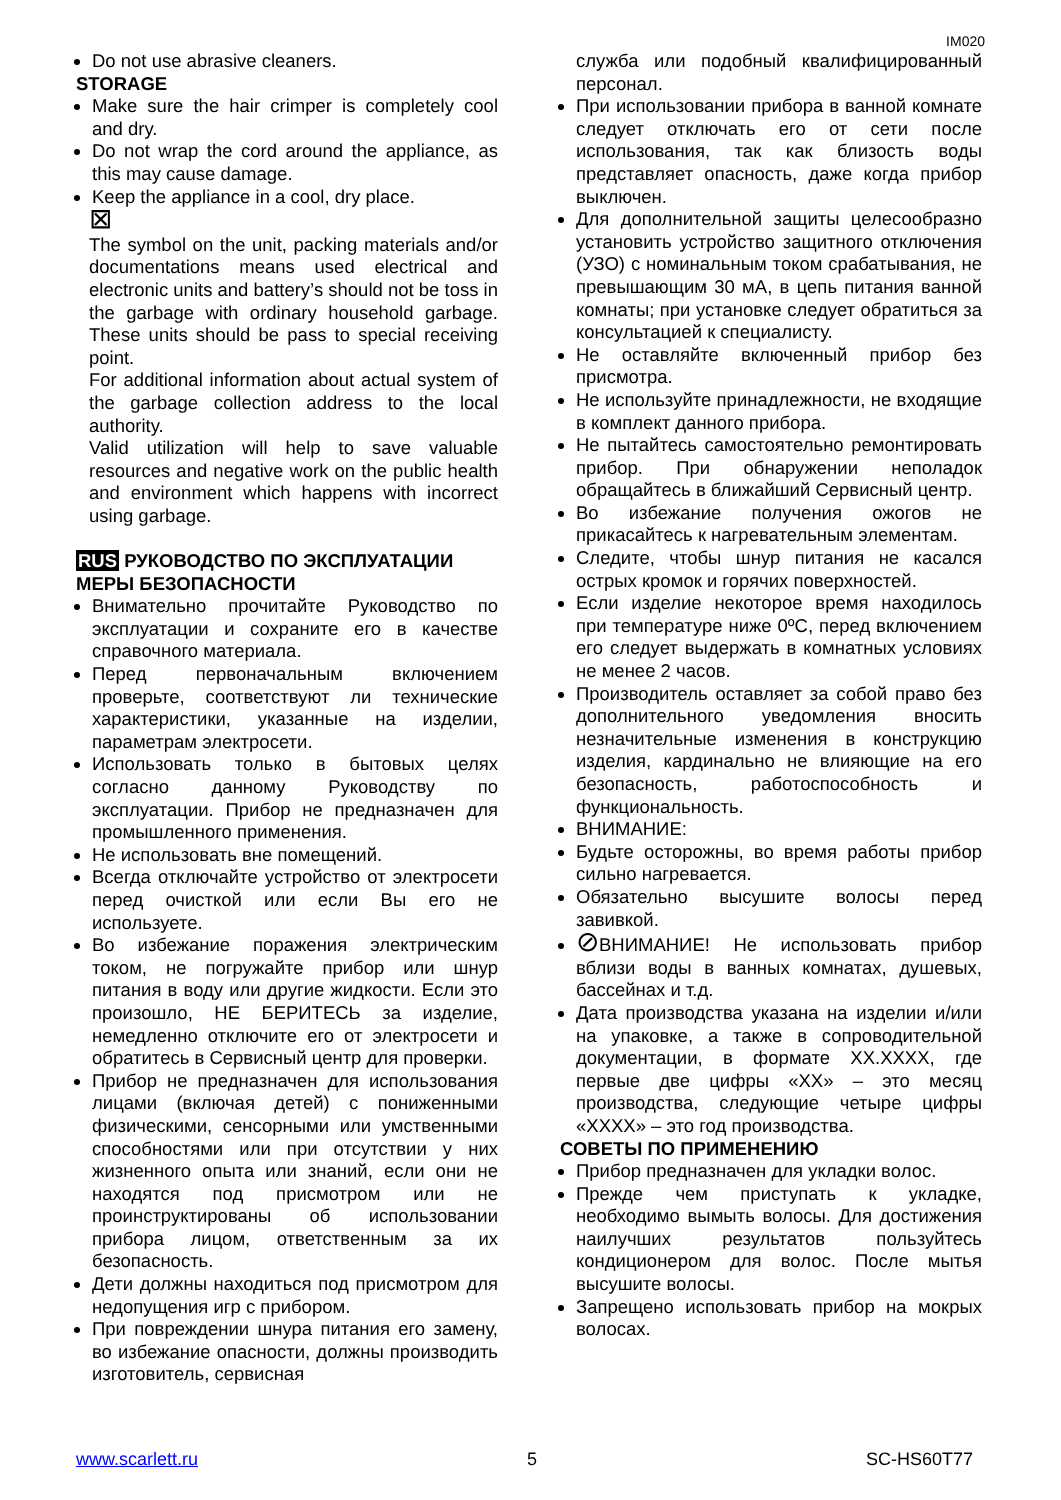IM020
Do not use abrasive cleaners.
STORAGE
Make sure the hair crimper is completely cool and dry.
Do not wrap the cord around the appliance, as this may cause damage.
Keep the appliance in a cool, dry place.
⊠
The symbol on the unit, packing materials and/or documentations means used electrical and electronic units and battery’s should not be toss in the garbage with ordinary household garbage. These units should be pass to special receiving point.
For additional information about actual system of the garbage collection address to the local authority.
Valid utilization will help to save valuable resources and negative work on the public health and environment which happens with incorrect using garbage.
RUS РУКОВОДСТВО ПО ЭКСПЛУАТАЦИИ
МЕРЫ БЕЗОПАСНОСТИ
Внимательно прочитайте Руководство по эксплуатации и сохраните его в качестве справочного материала.
Перед первоначальным включением проверьте, соответствуют ли технические характеристики, указанные на изделии, параметрам электросети.
Использовать только в бытовых целях согласно данному Руководству по эксплуатации. Прибор не предназначен для промышленного применения.
Не использовать вне помещений.
Всегда отключайте устройство от электросети перед очисткой или если Вы его не используете.
Во избежание поражения электрическим током, не погружайте прибор или шнур питания в воду или другие жидкости. Если это произошло, НЕ БЕРИТЕСЬ за изделие, немедленно отключите его от электросети и обратитесь в Сервисный центр для проверки.
Прибор не предназначен для использования лицами (включая детей) с пониженными физическими, сенсорными или умственными способностями или при отсутствии у них жизненного опыта или знаний, если они не находятся под присмотром или не проинструктированы об использовании прибора лицом, ответственным за их безопасность.
Дети должны находиться под присмотром для недопущения игр с прибором.
При повреждении шнура питания его замену, во избежание опасности, должны производить изготовитель, сервисная
служба или подобный квалифицированный персонал.
При использовании прибора в ванной комнате следует отключать его от сети после использования, так как близость воды представляет опасность, даже когда прибор выключен.
Для дополнительной защиты целесообразно установить устройство защитного отключения (УЗО) с номинальным током срабатывания, не превышающим 30 мА, в цепь питания ванной комнаты; при установке следует обратиться за консультацией к специалисту.
Не оставляйте включенный прибор без присмотра.
Не используйте принадлежности, не входящие в комплект данного прибора.
Не пытайтесь самостоятельно ремонтировать прибор. При обнаружении неполадок обращайтесь в ближайший Сервисный центр.
Во избежание получения ожогов не прикасайтесь к нагревательным элементам.
Следите, чтобы шнур питания не касался острых кромок и горячих поверхностей.
Если изделие некоторое время находилось при температуре ниже 0ºC, перед включением его следует выдержать в комнатных условиях не менее 2 часов.
Производитель оставляет за собой право без дополнительного уведомления вносить незначительные изменения в конструкцию изделия, кардинально не влияющие на его безопасность, работоспособность и функциональность.
ВНИМАНИЕ:
Будьте осторожны, во время работы прибор сильно нагревается.
Обязательно высушите волосы перед завивкой.
⊘ВНИМАНИЕ! Не использовать прибор вблизи воды в ванных комнатах, душевых, бассейнах и т.д.
Дата производства указана на изделии и/или на упаковке, а также в сопроводительной документации, в формате XX.XXXX, где первые две цифры «XX» – это месяц производства, следующие четыре цифры «XXXX» – это год производства.
СОВЕТЫ ПО ПРИМЕНЕНИЮ
Прибор предназначен для укладки волос.
Прежде чем приступать к укладке, необходимо вымыть волосы. Для достижения наилучших результатов пользуйтесь кондиционером для волос. После мытья высушите волосы.
Запрещено использовать прибор на мокрых волосах.
www.scarlett.ru 5 SC-HS60T77